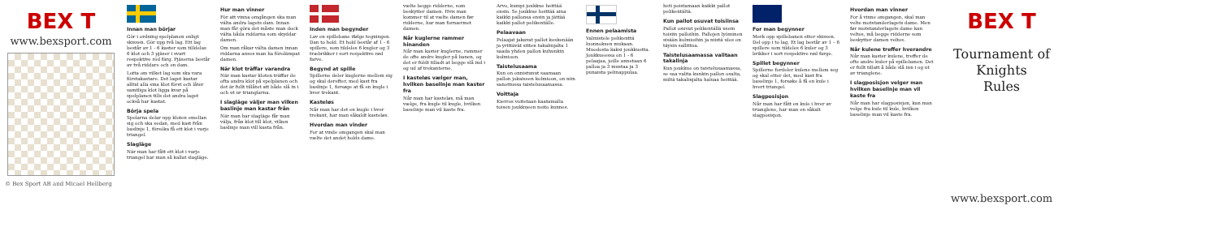BEX T
www.bexsport.com
© Bex Sport AB and Micael Hellberg
Innan man börjar
Gör i ordning spelplanen enligt skissen. Gör upp två lag. Ett lag består av 1 - 6 kaster som tilldelas 6 klot och 3 pjäser i svart respektive röd färg. Pjäserna består av två riddare och en dam.
Lotta om vilket lag som ska vara förstakastare. Det laget kastar alltid alla sina klot först och låter samtliga klot ligga kvar på spelplanen tills det andra laget också har kastat.
Börja spela
Spelarna delar upp kloten emellan sig och ska sedan, med kast från baslinje 1, försöka få ett klot i varje triangel.
Slagläge
När man har fått ett klot i varje triangel har man så kallat slagläge.
Hur man vinner
För att vinna omgången ska man välta andra lagets dam. Innan man får göra det måste man dock välta båda riddarna som skyddar damen.
Om man råkar välta damen innan riddarna anses man ha förolämpat damen.
När klot träffar varandra
När man kastar kloten träffar de ofta andra klot på spelplanen och det är fullt tillåtet att både slå in i och ut ur trianglarna.
I slagläge väljer man vilken baslinje man kastar från
När man har slagläge får man välja, från klot till klot, vilken baslinje man vill kasta från.
Inden man begynder
Lav en spillebane ifølge tegningen. Dan to hold. Et hold består af 1 - 6 spillere, som tildeles 6 kugler og 3 træbrikker i sort respektive rød farve.
Begynd at spille
Spillerne deler kuglerne mellem sig og skal derefter, med kast fra baslinje 1, forsøge at få en kugle i hver trekant.
Kasteløs
Når man har det en kugle i hver trekant, har man såkaldt kasteløs.
Hvordan man vinder
For at vinde omgangen skal man vælte det andet holds dame.
vælte begge ridderne, som beskytter damen. Hvis man kommer til at vælte damen før ridderne, har man fornærmet damen.
Når kuglerne rammer hinanden
Når man kaster kuglerne, rammer de ofte andre kugler på banen, og det er fuldt tilladt at begge slå ind i og ud af trekanterne.
I kasteløs vælger man, hvilken baselinje man kaster fra
Når man har kasteløs, må man vælge, fra kugle til kugle, hvilken baselinje man vil kaste fra.
Arvo, kumpi joukkue heittää ensin. Se joukkue heittää aina kaikki pallonsa ensin ja jättää kaikki pallot pelikentälle.
Pelaavaan
Pelaajat jakavat pallot keskenään ja yrittävät sitten takalinjalta 1 saada yhden pallon kuhunkin kolmioon.
Taistelusaama
Kun on onnistunut saamaan pallon jokaiseen kolmioon, on niin sanottussa taistelusaamassa.
Voittaja
Kierros voitetaan kaatamalla toisen joukkueen neito kunnes.
Ennen pelaamista
Valmistele pelikenttä luonnoksen mukaan. Muodosta kaksi joukkuetta. Joukkueessa on 1 - 6 pelaajaa, joille annetaan 6 palloa ja 3 mustaa ja 3 punaista pelinappulaa.
heti poistamaan kaikki pallot pelikentältä.
Kun pallot osuvat toisiinsa
Pallot osuvat pelikentällä usein toisiin palloihin. Pallojen lyöminen sisään kolmioihin ja niistä ulos on täysin sallittua.
Taistelusaamassa valitaan takalinja
Kun joukkue on taistelusaamassa, se saa valita kunkin pallon osalta, miltä takalinjalta haluaa heittää.
For man begynner
Merk opp spillebanen etter skissen. Del opp i to lag. Et lag består av 1 – 6 spillere som tildeles 6 kuler og 3 brikker i sort respektive rød farge.
Spillet begynner
Spillerne fordeler kulene mellom seg og skal etter det, med kast fra baselinje 1, forsøke å få en kule i hvert triangel.
Slagposisjon
Når man har fått en kule i hver av trianglene, har man en såkalt slagposisjon.
Hvordan man vinner
For å vinne omgangen, skal man velte motstanderlagets dame. Men før motstanderlagets dame kan veltes, må begge ridderne som beskytter damen veltes.
Når kulene treffer hverandre
Når man kaster kulene, treffer de ofte andre kuler på spillebanen. Det er fullt tillatt å både slå inn i og ut av trianglene.
I slagposisjon velger man hvilken baselinje man vil kaste fra
Når man har slagposisjon, kan man velge fra kule til kule, hvilken baselinje man vil kaste fra.
BEX T
Tournament of Knights
Rules
www.bexsport.com